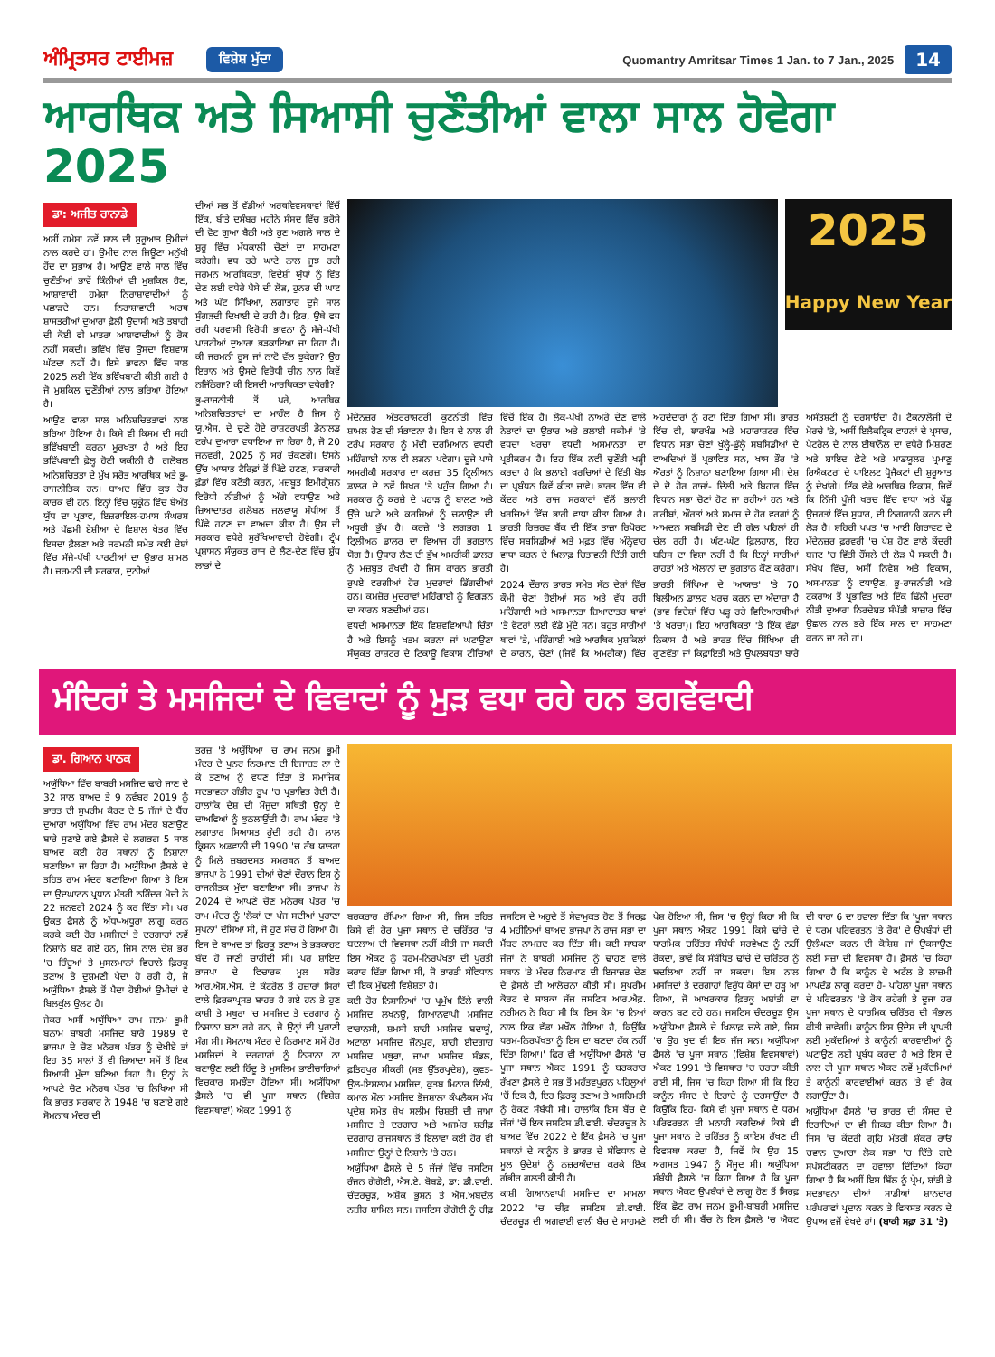ਅੰਮ੍ਰਿਤਸਰ ਟਾਈਮਜ਼
ਵਿਸ਼ੇਸ਼ ਮੁੱਦਾ Quomantry Amritsar Times 1 Jan. to 7 Jan., 2025 14
ਆਰਥਿਕ ਅਤੇ ਸਿਆਸੀ ਚੁਣੌਤੀਆਂ ਵਾਲਾ ਸਾਲ ਹੋਵੇਗਾ 2025
ਡਾ: ਅਜੀਤ ਰਾਨਾਡੇ
ਅਸੀਂ ਹਮੇਸ਼ਾ ਨਵੇਂ ਸਾਲ ਦੀ ਸ਼ੁਰੂਆਤ ਉਮੀਦਾਂ ਨਾਲ ਕਰਦੇ ਹਾਂ। ਉਮੀਦ ਨਾਲ ਜਿਊਣਾ ਮਨੁੱਖੀ ਹੋਂਦ ਦਾ ਸੁਭਾਅ ਹੈ। ਆਉਣ ਵਾਲੇ ਸਾਲ ਵਿੱਚ ਚੁਣੌਤੀਆਂ ਭਾਵੇਂ ਕਿੰਨੀਆਂ ਵੀ ਮੁਸ਼ਕਿਲ ਹੋਣ, ਆਸ਼ਾਵਾਦੀ ਹਮੇਸ਼ਾ ਨਿਰਾਸ਼ਾਵਾਦੀਆਂ ਨੂੰ ਪਛਾੜਦੇ ਹਨ। ਨਿਰਾਸ਼ਾਵਾਦੀ ਅਰਥ ਸ਼ਾਸਤਰੀਆਂ ਦੁਆਰਾ ਫ਼ੈਲੀ ਉਦਾਸੀ ਅਤੇ ਤਬਾਹੀ ਦੀ ਕੋਈ ਵੀ ਮਾਤਰਾ ਆਸ਼ਾਵਾਦੀਆਂ ਨੂੰ ਰੋਕ ਨਹੀਂ ਸਕਦੀ। ਭਵਿੱਖ ਵਿੱਚ ਉਸਦਾ ਵਿਸ਼ਵਾਸ ਘੱਟਦਾ ਨਹੀਂ ਹੈ। ਇਸੇ ਭਾਵਨਾ ਵਿੱਚ ਸਾਲ 2025 ਲਈ ਇੱਕ ਭਵਿੱਖਬਾਣੀ ਕੀਤੀ ਗਈ ਹੈ ਜੋ ਮੁਸ਼ਕਿਲ ਚੁਣੌਤੀਆਂ ਨਾਲ ਭਰਿਆ ਹੋਇਆ ਹੈ।
ਆਉਣ ਵਾਲਾ ਸਾਲ ਅਨਿਸ਼ਚਿਤਤਾਵਾਂ ਨਾਲ ਭਰਿਆ ਹੋਇਆ ਹੈ। ਕਿਸੇ ਵੀ ਕਿਸਮ ਦੀ ਸਹੀ ਭਵਿੱਖਬਾਣੀ ਕਰਨਾ ਮੂਰਖਤਾ ਹੈ ਅਤੇ ਇਹ ਭਵਿੱਖਬਾਣੀ ਫ਼ੇਲ੍ਹ ਹੋਣੀ ਯਕੀਨੀ ਹੈ। ਗਲੋਬਲ ਅਨਿਸ਼ਚਿਤਤਾ ਦੇ ਮੁੱਖ ਸਰੋਤ ਆਰਥਿਕ ਅਤੇ ਭੂ-ਰਾਜਨੀਤਿਕ ਹਨ। ਬਾਅਦ ਵਿੱਚ ਕੁਝ ਹੋਰ ਕਾਰਕ ਵੀ ਹਨ. ਇਨ੍ਹਾਂ ਵਿੱਚ ਯੂਕ੍ਰੇਨ ਵਿੱਚ ਬੇਅੰਤ ਯੁੱਧ ਦਾ ਪ੍ਰਭਾਵ, ਇਜ਼ਰਾਇਲ-ਹਮਾਸ ਸੰਘਰਸ਼ ਅਤੇ ਪੱਛਮੀ ਏਸ਼ੀਆ ਦੇ ਵਿਸ਼ਾਲ ਖੇਤਰ ਵਿੱਚ ਇਸਦਾ ਫ਼ੈਲਣਾ ਅਤੇ ਜਰਮਨੀ ਸਮੇਤ ਕਈ ਦੇਸ਼ਾਂ ਵਿੱਚ ਸੱਜੇ-ਪੱਖੀ ਪਾਰਟੀਆਂ ਦਾ ਉਭਾਰ ਸ਼ਾਮਲ ਹੈ। ਜਰਮਨੀ ਦੀ ਸਰਕਾਰ, ਦੁਨੀਆਂ
ਦੀਆਂ ਸਭ ਤੋਂ ਵੱਡੀਆਂ ਅਰਥਵਿਵਸਥਾਵਾਂ ਵਿੱਚੋਂ ਇੱਕ, ਬੀਤੇ ਦਸੰਬਰ ਮਹੀਨੇ ਸੰਸਦ ਵਿੱਚ ਭਰੋਸੇ ਦੀ ਵੋਟ ਗੁਆ ਬੈਠੀ ਅਤੇ ਹੁਣ ਅਗਲੇ ਸਾਲ ਦੇ ਸ਼ੁਰੂ ਵਿੱਚ ਮੱਧਕਾਲੀ ਚੋਣਾਂ ਦਾ ਸਾਹਮਣਾ ਕਰੇਗੀ। ਵਧ ਰਹੇ ਘਾਟੇ ਨਾਲ ਜੂਝ ਰਹੀ ਜਰਮਨ ਆਰਥਿਕਤਾ, ਵਿਦੇਸ਼ੀ ਯੁੱਧਾਂ ਨੂੰ ਵਿੱਤ ਦੇਣ ਲਈ ਵਧੇਰੇ ਪੈਸੇ ਦੀ ਲੋੜ, ਹੁਨਰ ਦੀ ਘਾਟ ਅਤੇ ਘੱਟ ਸਿੱਖਿਆ, ਲਗਾਤਾਰ ਦੂਜੇ ਸਾਲ ਸੁੰਗੜਦੀ ਦਿਖਾਈ ਦੇ ਰਹੀ ਹੈ। ਫ਼ਿਰ, ਉਥੇ ਵਧ ਰਹੀ ਪਰਵਾਸੀ ਵਿਰੋਧੀ ਭਾਵਨਾ ਨੂੰ ਸੱਜੇ-ਪੱਖੀ ਪਾਰਟੀਆਂ ਦੁਆਰਾ ਭੜਕਾਇਆ ਜਾ ਰਿਹਾ ਹੈ। ਕੀ ਜਰਮਨੀ ਰੂਸ ਜਾਂ ਨਾਟੋ ਵੱਲ ਝੁਕੇਗਾ? ਉਹ ਇਰਾਨ ਅਤੇ ਉਸਦੇ ਵਿਰੋਧੀ ਚੀਨ ਨਾਲ ਕਿਵੇਂ ਨਜਿੱਠੇਗਾ? ਕੀ ਇਸਦੀ ਆਰਥਿਕਤਾ ਵਧੇਗੀ?
ਭੂ-ਰਾਜਨੀਤੀ ਤੋਂ ਪਰੇ, ਆਰਥਿਕ ਅਨਿਸ਼ਚਿਤਤਾਵਾਂ ਦਾ ਮਾਹੌਲ ਹੈ ਜਿਸ ਨੂੰ ਯੂ.ਐਸ. ਦੇ ਚੁਣੇ ਹੋਏ ਰਾਸ਼ਟਰਪਤੀ ਡੋਨਾਲਡ ਟਰੰਪ ਦੁਆਰਾ ਵਧਾਇਆ ਜਾ ਰਿਹਾ ਹੈ, ਜੋ 20 ਜਨਵਰੀ, 2025 ਨੂੰ ਸਹੁੰ ਚੁੱਕਣਗੇ। ਉਸਨੇ ਉੱਚ ਆਯਾਤ ਟੈਰਿਫ਼ਾਂ ਤੋਂ ਪਿੱਛੇ ਹਟਣ, ਸਰਕਾਰੀ ਫ਼ੰਡਾਂ ਵਿੱਚ ਕਟੌਤੀ ਕਰਨ, ਮਜ਼ਬੂਤ ਇਮੀਗ੍ਰੇਸ਼ਨ ਵਿਰੋਧੀ ਨੀਤੀਆਂ ਨੂੰ ਅੱਗੇ ਵਧਾਉਣ ਅਤੇ ਜ਼ਿਆਦਾਤਰ ਗਲੋਬਲ ਜਲਵਾਯੂ ਸੰਧੀਆਂ ਤੋਂ ਪਿੱਛੇ ਹਟਣ ਦਾ ਵਾਅਦਾ ਕੀਤਾ ਹੈ। ਉਸ ਦੀ ਸਰਕਾਰ ਵਧੇਰੇ ਸੁਰੱਖਿਆਵਾਦੀ ਹੋਵੇਗੀ। ਟ੍ਰੰਪ ਪ੍ਰਸ਼ਾਸਨ ਸੰਯੁਕਤ ਰਾਜ ਦੇ ਲੈਣ-ਦੇਣ ਵਿੱਚ ਸ਼ੁੱਧ ਲਾਭਾਂ ਦੇ
2025
Happy New Year
ਮੱਦੇਨਜ਼ਰ ਅੰਤਰਰਾਸ਼ਟਰੀ ਕੂਟਨੀਤੀ ਵਿੱਚ ਸ਼ਾਮਲ ਹੋਣ ਦੀ ਸੰਭਾਵਨਾ ਹੈ। ਇਸ ਦੇ ਨਾਲ ਹੀ ਟਰੰਪ ਸਰਕਾਰ ਨੂੰ ਮੰਦੀ ਦਰਮਿਆਨ ਵਧਦੀ ਮਹਿੰਗਾਈ ਨਾਲ ਵੀ ਲੜਨਾ ਪਵੇਗਾ। ਦੂਜੇ ਪਾਸੇ ਅਮਰੀਕੀ ਸਰਕਾਰ ਦਾ ਕਰਜ਼ਾ 35 ਟ੍ਰਿਲੀਅਨ ਡਾਲਰ ਦੇ ਨਵੇਂ ਸਿਖਰ 'ਤੇ ਪਹੁੰਚ ਗਿਆ ਹੈ। ਸਰਕਾਰ ਨੂੰ ਕਰਜ਼ੇ ਦੇ ਪਹਾੜ ਨੂੰ ਬਾਲਣ ਅਤੇ ਉੱਚੇ ਘਾਟੇ ਅਤੇ ਕਰਜ਼ਿਆਂ ਨੂੰ ਚਲਾਉਣ ਦੀ ਅਧੂਰੀ ਭੁੱਖ ਹੈ। ਕਰਜ਼ੇ 'ਤੇ ਲਗਭਗ 1 ਟ੍ਰਿਲੀਅਨ ਡਾਲਰ ਦਾ ਵਿਆਜ ਹੀ ਭੁਗਤਾਨ ਯੋਗ ਹੈ। ਉਧਾਰ ਲੈਣ ਦੀ ਭੁੱਖ ਅਮਰੀਕੀ ਡਾਲਰ ਨੂੰ ਮਜ਼ਬੂਤ ਰੱਖਦੀ ਹੈ ਜਿਸ ਕਾਰਨ ਭਾਰਤੀ ਰੁਪਏ ਵਰਗੀਆਂ ਹੋਰ ਮੁਦਰਾਵਾਂ ਡਿੱਗਦੀਆਂ ਹਨ। ਕਮਜ਼ੋਰ ਮੁਦਰਾਵਾਂ ਮਹਿੰਗਾਈ ਨੂੰ ਵਿਗੜਨ ਦਾ ਕਾਰਨ ਬਣਦੀਆਂ ਹਨ।
ਵਧਦੀ ਅਸਮਾਨਤਾ ਇੱਕ ਵਿਸ਼ਵਵਿਆਪੀ ਚਿੰਤਾ ਹੈ ਅਤੇ ਇਸਨੂੰ ਖਤਮ ਕਰਨਾ ਜਾਂ ਘਟਾਉਣਾ ਸੰਯੁਕਤ ਰਾਸ਼ਟਰ ਦੇ ਟਿਕਾਊ ਵਿਕਾਸ ਟੀਚਿਆਂ ਵਿੱਚੋਂ ਇੱਕ ਹੈ। ਲੋਕ-ਪੱਖੀ ਨਾਅਰੇ ਦੇਣ ਵਾਲੇ ਨੇਤਾਵਾਂ ਦਾ ਉਭਾਰ ਅਤੇ ਭਲਾਈ ਸਕੀਮਾਂ 'ਤੇ ਵਧਦਾ ਖਰਚਾ ਵਧਦੀ ਅਸਮਾਨਤਾ ਦਾ ਪ੍ਰਤੀਕਰਮ ਹੈ। ਇਹ ਇੱਕ ਨਵੀਂ ਚੁਣੌਤੀ ਖੜ੍ਹੀ ਕਰਦਾ ਹੈ ਕਿ ਭਲਾਈ ਖਰਚਿਆਂ ਦੇ ਵਿੱਤੀ ਬੋਝ ਦਾ ਪ੍ਰਬੰਧਨ ਕਿਵੇਂ ਕੀਤਾ ਜਾਵੇ। ਭਾਰਤ ਵਿੱਚ ਵੀ ਕੇਂਦਰ ਅਤੇ ਰਾਜ ਸਰਕਾਰਾਂ ਵੱਲੋਂ ਭਲਾਈ ਖਰਚਿਆਂ ਵਿੱਚ ਭਾਰੀ ਵਾਧਾ ਕੀਤਾ ਗਿਆ ਹੈ। ਭਾਰਤੀ ਰਿਜ਼ਰਵ ਬੈਂਕ ਦੀ ਇੱਕ ਤਾਜ਼ਾ ਰਿਪੋਰਟ ਵਿੱਚ ਸਬਸਿਡੀਆਂ ਅਤੇ ਮੁਫ਼ਤ ਵਿੱਚ ਅੰਨ੍ਹੇਵਾਹ ਵਾਧਾ ਕਰਨ ਦੇ ਖਿਲਾਫ਼ ਚਿਤਾਵਨੀ ਦਿੱਤੀ ਗਈ ਹੈ।
2024 ਦੌਰਾਨ ਭਾਰਤ ਸਮੇਤ ਸੱਠ ਦੇਸ਼ਾਂ ਵਿੱਚ ਕੌਮੀ ਚੋਣਾਂ ਹੋਈਆਂ ਸਨ ਅਤੇ ਵੱਧ ਰਹੀ ਮਹਿੰਗਾਈ ਅਤੇ ਅਸਮਾਨਤਾ ਜ਼ਿਆਦਾਤਰ ਥਾਵਾਂ 'ਤੇ ਵੋਟਰਾਂ ਲਈ ਵੱਡੇ ਮੁੱਦੇ ਸਨ। ਬਹੁਤ ਸਾਰੀਆਂ ਥਾਵਾਂ 'ਤੇ, ਮਹਿੰਗਾਈ ਅਤੇ ਆਰਥਿਕ ਮੁਸ਼ਕਿਲਾਂ ਦੇ ਕਾਰਨ, ਚੋਣਾਂ (ਜਿਵੇਂ ਕਿ ਅਮਰੀਕਾ) ਵਿੱਚ ਅਹੁਦੇਦਾਰਾਂ ਨੂੰ ਹਟਾ ਦਿੱਤਾ ਗਿਆ ਸੀ। ਭਾਰਤ ਵਿੱਚ ਵੀ, ਝਾਰਖੰਡ ਅਤੇ ਮਹਾਰਾਸ਼ਟਰ ਵਿੱਚ ਵਿਧਾਨ ਸਭਾ ਚੋਣਾਂ ਖੁੱਲ੍ਹੇ-ਡੁੱਲ੍ਹੇ ਸਬਸਿਡੀਆਂ ਦੇ ਵਾਅਦਿਆਂ ਤੋਂ ਪ੍ਰਭਾਵਿਤ ਸਨ, ਖਾਸ ਤੌਰ 'ਤੇ ਔਰਤਾਂ ਨੂੰ ਨਿਸ਼ਾਨਾ ਬਣਾਇਆ ਗਿਆ ਸੀ। ਦੇਸ਼ ਦੇ ਦੋ ਹੋਰ ਰਾਜਾਂ- ਦਿੱਲੀ ਅਤੇ ਬਿਹਾਰ ਵਿੱਚ ਵਿਧਾਨ ਸਭਾ ਚੋਣਾਂ ਹੋਣ ਜਾ ਰਹੀਆਂ ਹਨ ਅਤੇ ਗਰੀਬਾਂ, ਔਰਤਾਂ ਅਤੇ ਸਮਾਜ ਦੇ ਹੋਰ ਵਰਗਾਂ ਨੂੰ ਆਮਦਨ ਸਬਸਿਡੀ ਦੇਣ ਦੀ ਗੱਲ ਪਹਿਲਾਂ ਹੀ ਚੱਲ ਰਹੀ ਹੈ। ਘੱਟ-ਘੱਟ ਫ਼ਿਲਹਾਲ, ਇਹ ਬਹਿਸ ਦਾ ਵਿਸ਼ਾ ਨਹੀਂ ਹੈ ਕਿ ਇਨ੍ਹਾਂ ਸਾਰੀਆਂ ਰਾਹਤਾਂ ਅਤੇ ਐਲਾਨਾਂ ਦਾ ਭੁਗਤਾਨ ਕੌਣ ਕਰੇਗਾ।
ਭਾਰਤੀ ਸਿੱਖਿਆ ਦੇ 'ਆਯਾਤ' 'ਤੇ 70 ਬਿਲੀਅਨ ਡਾਲਰ ਖਰਚ ਕਰਨ ਦਾ ਅੰਦਾਜ਼ਾ ਹੈ (ਭਾਵ ਵਿਦੇਸ਼ਾਂ ਵਿੱਚ ਪੜ੍ਹ ਰਹੇ ਵਿਦਿਆਰਥੀਆਂ 'ਤੇ ਖਰਚਾ)। ਇਹ ਆਰਥਿਕਤਾ 'ਤੇ ਇੱਕ ਵੱਡਾ ਨਿਕਾਸ ਹੈ ਅਤੇ ਭਾਰਤ ਵਿੱਚ ਸਿੱਖਿਆ ਦੀ ਗੁਣਵੱਤਾ ਜਾਂ ਕਿਫ਼ਾਇਤੀ ਅਤੇ ਉਪਲਬਧਤਾ ਬਾਰੇ ਅਸੰਤੁਸ਼ਟੀ ਨੂੰ ਦਰਸਾਉਂਦਾ ਹੈ। ਟੈਕਨਾਲੋਜੀ ਦੇ ਮੋਰਚੇ 'ਤੇ, ਅਸੀਂ ਇਲੈਕਟ੍ਰਿਕ ਵਾਹਨਾਂ ਦੇ ਪ੍ਰਸਾਰ, ਪੈਟਰੋਲ ਦੇ ਨਾਲ ਈਥਾਨੌਲ ਦਾ ਵਧੇਰੇ ਮਿਸ਼ਰਣ ਅਤੇ ਸ਼ਾਇਦ ਛੋਟੇ ਅਤੇ ਮਾਡਯੂਲਰ ਪ੍ਰਮਾਣੂ ਰਿਐਕਟਰਾਂ ਦੇ ਪਾਇਲਟ ਪ੍ਰੋਜੈਕਟਾਂ ਦੀ ਸ਼ੁਰੂਆਤ ਨੂੰ ਦੇਖਾਂਗੇ। ਇੱਕ ਵੱਡੇ ਆਰਥਿਕ ਵਿਕਾਸ, ਜਿਵੇਂ ਕਿ ਨਿੱਜੀ ਪੂੰਜੀ ਖਰਚ ਵਿੱਚ ਵਾਧਾ ਅਤੇ ਪੇਂਡੂ ਉਜਰਤਾਂ ਵਿੱਚ ਸੁਧਾਰ, ਦੀ ਨਿਗਰਾਨੀ ਕਰਨ ਦੀ ਲੋੜ ਹੈ। ਸ਼ਹਿਰੀ ਖਪਤ 'ਚ ਆਈ ਗਿਰਾਵਟ ਦੇ ਮੱਦੇਨਜ਼ਰ ਫ਼ਰਵਰੀ 'ਚ ਪੇਸ਼ ਹੋਣ ਵਾਲੇ ਕੇਂਦਰੀ ਬਜਟ 'ਚ ਵਿੱਤੀ ਹੌਂਸਲੇ ਦੀ ਲੋੜ ਪੈ ਸਕਦੀ ਹੈ। ਸੰਖੇਪ ਵਿੱਚ, ਅਸੀਂ ਨਿਵੇਸ਼ ਅਤੇ ਵਿਕਾਸ, ਅਸਮਾਨਤਾ ਨੂੰ ਵਧਾਉਣ, ਭੂ-ਰਾਜਨੀਤੀ ਅਤੇ ਟਕਰਾਅ ਤੋਂ ਪ੍ਰਭਾਵਿਤ ਅਤੇ ਇੱਕ ਢਿੱਲੀ ਮੁਦਰਾ ਨੀਤੀ ਦੁਆਰਾ ਨਿਰਦੇਸ਼ਤ ਸੰਪੱਤੀ ਬਾਜ਼ਾਰ ਵਿੱਚ ਉਛਾਲ ਨਾਲ ਭਰੇ ਇੱਕ ਸਾਲ ਦਾ ਸਾਹਮਣਾ ਕਰਨ ਜਾ ਰਹੇ ਹਾਂ।
ਮੰਦਿਰਾਂ ਤੇ ਮਸਜਿਦਾਂ ਦੇ ਵਿਵਾਦਾਂ ਨੂੰ ਮੁੜ ਵਧਾ ਰਹੇ ਹਨ ਭਗਵੇਂਵਾਦੀ
ਡਾ. ਗਿਆਨ ਪਾਠਕ
ਅਯੁੱਧਿਆ ਵਿੱਚ ਬਾਬਰੀ ਮਸਜਿਦ ਢਾਹੇ ਜਾਣ ਦੇ 32 ਸਾਲ ਬਾਅਦ ਤੇ 9 ਨਵੰਬਰ 2019 ਨੂੰ ਭਾਰਤ ਦੀ ਸੁਪਰੀਮ ਕੋਰਟ ਦੇ 5 ਜੱਜਾਂ ਦੇ ਬੈਂਚ ਦੁਆਰਾ ਅਯੁੱਧਿਆ ਵਿੱਚ ਰਾਮ ਮੰਦਰ ਬਣਾਉਣ ਬਾਰੇ ਸੁਣਾਏ ਗਏ ਫ਼ੈਸਲੇ ਦੇ ਲਗਭਗ 5 ਸਾਲ ਬਾਅਦ ਕਈ ਹੋਰ ਸਥਾਨਾਂ ਨੂੰ ਨਿਸ਼ਾਨਾ ਬਣਾਇਆ ਜਾ ਰਿਹਾ ਹੈ। ਅਯੁੱਧਿਆ ਫ਼ੈਸਲੇ ਦੇ ਤਹਿਤ ਰਾਮ ਮੰਦਰ ਬਣਾਇਆ ਗਿਆ ਤੇ ਇਸ ਦਾ ਉਦਘਾਟਨ ਪ੍ਰਧਾਨ ਮੰਤਰੀ ਨਰਿੰਦਰ ਮੋਦੀ ਨੇ 22 ਜਨਵਰੀ 2024 ਨੂੰ ਕਰ ਦਿੱਤਾ ਸੀ। ਪਰ ਉਕਤ ਫ਼ੈਸਲੇ ਨੂੰ ਅੱਧਾ-ਅਧੂਰਾ ਲਾਗੂ ਕਰਨ ਕਰਕੇ ਕਈ ਹੋਰ ਮਸਜਿਦਾਂ ਤੇ ਦਰਗਾਹਾਂ ਨਵੇਂ ਨਿਸ਼ਾਨੇ ਬਣ ਗਏ ਹਨ, ਜਿਸ ਨਾਲ ਦੇਸ਼ ਭਰ 'ਚ ਹਿੰਦੂਆਂ ਤੇ ਮੁਸਲਮਾਨਾਂ ਵਿਚਾਲੇ ਫ਼ਿਰਕੂ ਤਣਾਅ ਤੇ ਦੁਸ਼ਮਣੀ ਪੈਦਾ ਹੋ ਰਹੀ ਹੈ, ਜੋ ਅਯੁੱਧਿਆ ਫ਼ੈਸਲੇ ਤੋਂ ਪੈਦਾ ਹੋਈਆਂ ਉਮੀਦਾਂ ਦੇ ਬਿਲਕੁੱਲ ਉਲਟ ਹੈ।
ਜੇਕਰ ਅਸੀਂ ਅਯੁੱਧਿਆ ਰਾਮ ਜਨਮ ਭੂਮੀ ਬਨਾਮ ਬਾਬਰੀ ਮਸਜਿਦ ਬਾਰੇ 1989 ਦੇ ਭਾਜਪਾ ਦੇ ਚੋਣ ਮਨੋਰਥ ਪੱਤਰ ਨੂੰ ਦੇਖੀਏ ਤਾਂ ਇਹ 35 ਸਾਲਾਂ ਤੋਂ ਵੀ ਜ਼ਿਆਦਾ ਸਮੇਂ ਤੋਂ ਇਕ ਸਿਆਸੀ ਮੁੱਦਾ ਬਣਿਆ ਰਿਹਾ ਹੈ। ਉਨ੍ਹਾਂ ਨੇ ਆਪਣੇ ਚੋਣ ਮਨੋਰਥ ਪੱਤਰ 'ਚ ਲਿਖਿਆ ਸੀ ਕਿ ਭਾਰਤ ਸਰਕਾਰ ਨੇ 1948 'ਚ ਬਣਾਏ ਗਏ ਸੋਮਨਾਥ ਮੰਦਰ ਦੀ
ਤਰਜ਼ 'ਤੇ ਅਯੁੱਧਿਆ 'ਚ ਰਾਮ ਜਨਮ ਭੂਮੀ ਮੰਦਰ ਦੇ ਪੁਨਰ ਨਿਰਮਾਣ ਦੀ ਇਜਾਜ਼ਤ ਨਾ ਦੇ ਕੇ ਤਣਾਅ ਨੂੰ ਵਧਣ ਦਿੱਤਾ ਤੇ ਸਮਾਜਿਕ ਸਦਭਾਵਨਾ ਗੰਭੀਰ ਰੂਪ 'ਚ ਪ੍ਰਭਾਵਿਤ ਹੋਈ ਹੈ। ਹਾਲਾਂਕਿ ਦੇਸ਼ ਦੀ ਮੌਜੂਦਾ ਸਥਿਤੀ ਉਨ੍ਹਾਂ ਦੇ ਦਾਅਵਿਆਂ ਨੂੰ ਝੁਠਲਾਉਂਦੀ ਹੈ। ਰਾਮ ਮੰਦਰ 'ਤੇ ਲਗਾਤਾਰ ਸਿਆਸਤ ਹੁੰਦੀ ਰਹੀ ਹੈ। ਲਾਲ ਕ੍ਰਿਸ਼ਨ ਅਡਵਾਨੀ ਦੀ 1990 'ਚ ਰੱਥ ਯਾਤਰਾ ਨੂੰ ਮਿਲੇ ਜ਼ਬਰਦਸਤ ਸਮਰਥਨ ਤੋਂ ਬਾਅਦ ਭਾਜਪਾ ਨੇ 1991 ਦੀਆਂ ਚੋਣਾਂ ਦੌਰਾਨ ਇਸ ਨੂੰ ਰਾਜਨੀਤਕ ਮੁੱਦਾ ਬਣਾਇਆ ਸੀ। ਭਾਜਪਾ ਨੇ 2024 ਦੇ ਆਪਣੇ ਚੋਣ ਮਨੋਰਥ ਪੱਤਰ 'ਚ ਰਾਮ ਮੰਦਰ ਨੂੰ 'ਲੋਕਾਂ ਦਾ ਪੰਜ ਸਦੀਆਂ ਪੁਰਾਣਾ ਸੁਪਨਾ' ਦੱਸਿਆ ਸੀ, ਜੋ ਹੁਣ ਸੱਚ ਹੋ ਗਿਆ ਹੈ।
ਇਸ ਦੇ ਬਾਅਦ ਤਾਂ ਫ਼ਿਰਕੂ ਤਣਾਅ ਤੇ ਭੜਕਾਹਟ ਬੰਦ ਹੋ ਜਾਣੀ ਚਾਹੀਦੀ ਸੀ। ਪਰ ਸ਼ਾਇਦ ਭਾਜਪਾ ਦੇ ਵਿਚਾਰਕ ਮੂਲ ਸਰੋਤ ਆਰ.ਐਸ.ਐਸ. ਦੇ ਕੰਟਰੋਲ ਤੋਂ ਹਜ਼ਾਰਾਂ ਸਿਰਾਂ ਵਾਲੇ ਫ਼ਿਰਕਾਪ੍ਰਸਤ ਬਾਹਰ ਹੋ ਗਏ ਹਨ ਤੇ ਹੁਣ ਕਾਸ਼ੀ ਤੇ ਮਥੁਰਾ 'ਚ ਮਸਜਿਦ ਤੇ ਦਰਗਾਹ ਨੂੰ ਨਿਸ਼ਾਨਾ ਬਣਾ ਰਹੇ ਹਨ, ਜੋ ਉਨ੍ਹਾਂ ਦੀ ਪੁਰਾਣੀ ਮੰਗ ਸੀ। ਸੋਮਨਾਥ ਮੰਦਰ ਦੇ ਨਿਰਮਾਣ ਸਮੇਂ ਹੋਰ ਮਸਜਿਦਾਂ ਤੇ ਦਰਗਾਹਾਂ ਨੂੰ ਨਿਸ਼ਾਨਾ ਨਾ ਬਣਾਉਣ ਲਈ ਹਿੰਦੂ ਤੇ ਮੁਸਲਿਮ ਭਾਈਚਾਰਿਆਂ ਵਿਚਕਾਰ ਸਮਝੌਤਾ ਹੋਇਆ ਸੀ। ਅਯੁੱਧਿਆ ਫ਼ੈਸਲੇ 'ਚ ਵੀ ਪੂਜਾ ਸਥਾਨ (ਵਿਸ਼ੇਸ਼ ਵਿਵਸਥਾਵਾਂ) ਐਕਟ 1991 ਨੂੰ
ਬਰਕਰਾਰ ਰੱਖਿਆ ਗਿਆ ਸੀ, ਜਿਸ ਤਹਿਤ ਕਿਸੇ ਵੀ ਹੋਰ ਪੂਜਾ ਸਥਾਨ ਦੇ ਚਰਿੱਤਰ 'ਚ ਬਦਲਾਅ ਦੀ ਵਿਵਸਥਾ ਨਹੀਂ ਕੀਤੀ ਜਾ ਸਕਦੀ ਇਸ ਐਕਟ ਨੂੰ ਧਰਮ-ਨਿਰਪੱਖਤਾ ਦੀ ਪੂਰਤੀ ਕਰਾਰ ਦਿੱਤਾ ਗਿਆ ਸੀ, ਜੋ ਭਾਰਤੀ ਸੰਵਿਧਾਨ ਦੀ ਇਕ ਮੁੱਢਲੀ ਵਿਸ਼ੇਸ਼ਤਾ ਹੈ।
ਕਈ ਹੋਰ ਨਿਸ਼ਾਨਿਆਂ 'ਚ ਪ੍ਰਮੁੱਖ ਟਿੱਲੇ ਵਾਲੀ ਮਸਜਿਦ ਲਖਨਊ, ਗਿਆਨਵਾਪੀ ਮਸਜਿਦ ਵਾਰਾਨਸੀ, ਸ਼ਮਸੀ ਸ਼ਾਹੀ ਮਸਜਿਦ ਬਦਾਯੂੰ, ਅਟਾਲਾ ਮਸਜਿਦ ਜੌਨਪੁਰ, ਸ਼ਾਹੀ ਈਦਗਾਹ ਮਸਜਿਦ ਮਥੁਰਾ, ਜਾਮਾ ਮਸਜਿਦ ਸੰਭਲ, ਫ਼ਤਿਹਪੁਰ ਸੀਕਰੀ (ਸਭ ਉੱਤਰਪ੍ਰਦੇਸ਼), ਕੁਵਤ-ਉਲ-ਇਸਲਾਮ ਮਸਜਿਦ, ਕੁਤਬ ਮਿਨਾਰ ਦਿੱਲੀ, ਕਮਾਲ ਮੌਲਾ ਮਸਜਿਦ ਭੋਜਸ਼ਾਲਾ ਕੰਪਲੈਕਸ ਮੱਧ ਪ੍ਰਦੇਸ਼ ਸਮੇਤ ਸ਼ੇਖ ਸਲੀਮ ਚਿਸ਼ਤੀ ਦੀ ਜਾਮਾ ਮਸਜਿਦ ਤੇ ਦਰਗਾਹ ਅਤੇ ਅਜਮੇਰ ਸ਼ਰੀਫ਼ ਦਰਗਾਹ ਰਾਜਸਥਾਨ ਤੋਂ ਇਲਾਵਾ ਕਈ ਹੋਰ ਵੀ ਮਸਜਿਦਾਂ ਉਨ੍ਹਾਂ ਦੇ ਨਿਸ਼ਾਨੇ 'ਤੇ ਹਨ।
ਅਯੁੱਧਿਆ ਫ਼ੈਸਲੇ ਦੇ 5 ਜੱਜਾਂ ਵਿੱਚ ਜਸਟਿਸ ਰੰਜਨ ਗੋਗੋਈ, ਐਸ.ਏ. ਬੋਬਡੇ, ਡਾ: ਡੀ.ਵਾਈ. ਚੰਦਰਚੂੜ, ਅਸ਼ੋਕ ਭੂਸ਼ਨ ਤੇ ਐਸ.ਅਬਦੁੱਲ ਨਜ਼ੀਰ ਸ਼ਾਮਿਲ ਸਨ। ਜਸਟਿਸ ਗੋਗੋਈ ਨੂੰ ਚੀਫ਼ ਜਸਟਿਸ ਦੇ ਅਹੁਦੇ ਤੋਂ ਸੇਵਾਮੁਕਤ ਹੋਣ ਤੋਂ ਸਿਰਫ਼ 4 ਮਹੀਨਿਆਂ ਬਾਅਦ ਭਾਜਪਾ ਨੇ ਰਾਜ ਸਭਾ ਦਾ ਮੈਂਬਰ ਨਾਮਜ਼ਦ ਕਰ ਦਿੱਤਾ ਸੀ। ਕਈ ਸਾਬਕਾ ਜੱਜਾਂ ਨੇ ਬਾਬਰੀ ਮਸਜਿਦ ਨੂੰ ਢਾਹੁਣ ਵਾਲੇ ਸਥਾਨ 'ਤੇ ਮੰਦਰ ਨਿਰਮਾਣ ਦੀ ਇਜਾਜ਼ਤ ਦੇਣ ਦੇ ਫ਼ੈਸਲੇ ਦੀ ਆਲੋਚਨਾ ਕੀਤੀ ਸੀ। ਸੁਪਰੀਮ ਕੋਰਟ ਦੇ ਸਾਬਕਾ ਜੱਜ ਜਸਟਿਸ ਆਰ.ਐਫ਼. ਨਰੀਮਨ ਨੇ ਕਿਹਾ ਸੀ ਕਿ 'ਇਸ ਕੇਸ 'ਚ ਨਿਆਂ ਨਾਲ ਇਕ ਵੱਡਾ ਮਖੌਲ ਹੋਇਆ ਹੈ, ਕਿਉਂਕਿ ਧਰਮ-ਨਿਰਪੱਖਤਾ ਨੂੰ ਇਸ ਦਾ ਬਣਦਾ ਹੱਕ ਨਹੀਂ ਦਿੱਤਾ ਗਿਆ।' ਫ਼ਿਰ ਵੀ ਅਯੁੱਧਿਆ ਫ਼ੈਸਲੇ 'ਚ ਪੂਜਾ ਸਥਾਨ ਐਕਟ 1991 ਨੂੰ ਬਰਕਰਾਰ ਰੱਖਣਾ ਫ਼ੈਸਲੇ ਦੇ ਸਭ ਤੋਂ ਮਹੱਤਵਪੂਰਨ ਪਹਿਲੂਆਂ 'ਚੋਂ ਇਕ ਹੈ, ਇਹ ਫ਼ਿਰਕੂ ਤਣਾਅ ਤੇ ਅਸਹਿਮਤੀ ਨੂੰ ਰੋਕਣ ਸੰਬੰਧੀ ਸੀ। ਹਾਲਾਂਕਿ ਇਸ ਬੈਂਚ ਦੇ ਜੱਜਾਂ 'ਚੋਂ ਇਕ ਜਸਟਿਸ ਡੀ.ਵਾਈ. ਚੰਦਰਚੂੜ ਨੇ ਬਾਅਦ ਵਿੱਚ 2022 ਦੇ ਇੱਕ ਫ਼ੈਸਲੇ 'ਚ ਪੂਜਾ ਸਥਾਨਾਂ ਦੇ ਕਾਨੂੰਨ ਤੇ ਭਾਰਤ ਦੇ ਸੰਵਿਧਾਨ ਦੇ ਮੂਲ ਉਦੇਸ਼ਾਂ ਨੂੰ ਨਜ਼ਰਅੰਦਾਜ਼ ਕਰਕੇ ਇੱਕ ਗੰਭੀਰ ਗਲਤੀ ਕੀਤੀ ਹੈ।
ਕਾਸ਼ੀ ਗਿਆਨਵਾਪੀ ਮਸਜਿਦ ਦਾ ਮਾਮਲਾ 2022 'ਚ ਚੀਫ਼ ਜਸਟਿਸ ਡੀ.ਵਾਈ. ਚੰਦਰਚੂੜ ਦੀ ਅਗਵਾਈ ਵਾਲੀ ਬੈਂਚ ਦੇ ਸਾਹਮਣੇ ਪੇਸ਼ ਹੋਇਆ ਸੀ, ਜਿਸ 'ਚ ਉਨ੍ਹਾਂ ਕਿਹਾ ਸੀ ਕਿ ਪੂਜਾ ਸਥਾਨ ਐਕਟ 1991 ਕਿਸੇ ਢਾਂਚੇ ਦੇ ਧਾਰਮਿਕ ਚਰਿੱਤਰ ਸੰਬੰਧੀ ਸਰਵੇਖਣ ਨੂੰ ਨਹੀਂ ਰੋਕਦਾ, ਭਾਵੇਂ ਕਿ ਸੰਬੰਧਿਤ ਢਾਂਚੇ ਦੇ ਚਰਿੱਤਰ ਨੂੰ ਬਦਲਿਆ ਨਹੀਂ ਜਾ ਸਕਦਾ। ਇਸ ਨਾਲ ਮਸਜਿਦਾਂ ਤੇ ਦਰਗਾਹਾਂ ਵਿਰੁੱਧ ਕੇਸਾਂ ਦਾ ਹੜ੍ਹ ਆ ਗਿਆ, ਜੋ ਆਖਰਕਾਰ ਫ਼ਿਰਕੂ ਅਸ਼ਾਂਤੀ ਦਾ ਕਾਰਨ ਬਣ ਰਹੇ ਹਨ। ਜਸਟਿਸ ਚੰਦਰਚੂੜ ਉਸ ਅਯੁੱਧਿਆ ਫ਼ੈਸਲੇ ਦੇ ਖ਼ਿਲਾਫ਼ ਚਲੇ ਗਏ, ਜਿਸ 'ਚ ਉਹ ਖੁਦ ਵੀ ਇਕ ਜੱਜ ਸਨ। ਅਯੁੱਧਿਆ ਫ਼ੈਸਲੇ 'ਚ ਪੂਜਾ ਸਥਾਨ (ਵਿਸ਼ੇਸ਼ ਵਿਵਸਥਾਵਾਂ) ਐਕਟ 1991 'ਤੇ ਵਿਸਥਾਰ 'ਚ ਚਰਚਾ ਕੀਤੀ ਗਈ ਸੀ, ਜਿਸ 'ਚ ਕਿਹਾ ਗਿਆ ਸੀ ਕਿ ਇਹ ਕਾਨੂੰਨ ਸੰਸਦ ਦੇ ਇਰਾਦੇ ਨੂੰ ਦਰਸਾਉਂਦਾ ਹੈ ਕਿਉਂਕਿ ਇਹ- ਕਿਸੇ ਵੀ ਪੂਜਾ ਸਥਾਨ ਦੇ ਧਰਮ ਪਰਿਵਰਤਨ ਦੀ ਮਨਾਹੀ ਕਰਦਿਆਂ ਕਿਸੇ ਵੀ ਪੂਜਾ ਸਥਾਨ ਦੇ ਚਰਿੱਤਰ ਨੂੰ ਕਾਇਮ ਰੱਖਣ ਦੀ ਵਿਵਸਥਾ ਕਰਦਾ ਹੈ, ਜਿਵੇਂ ਕਿ ਉਹ 15 ਅਗਸਤ 1947 ਨੂੰ ਮੌਜੂਦ ਸੀ। ਅਯੁੱਧਿਆ ਸੰਬੰਧੀ ਫ਼ੈਸਲੇ 'ਚ ਕਿਹਾ ਗਿਆ ਹੈ ਕਿ ਪੂਜਾ ਸਥਾਨ ਐਕਟ ਉਪਬੰਧਾਂ ਦੇ ਲਾਗੂ ਹੋਣ ਤੋਂ ਸਿਰਫ਼ ਇੱਕ ਛੋਟ ਰਾਮ ਜਨਮ ਭੂਮੀ-ਬਾਬਰੀ ਮਸਜਿਦ ਲਈ ਹੀ ਸੀ। ਬੈਂਚ ਨੇ ਇਸ ਫ਼ੈਸਲੇ 'ਚ ਐਕਟ ਦੀ ਧਾਰਾ 6 ਦਾ ਹਵਾਲਾ ਦਿੱਤਾ ਕਿ 'ਪੂਜਾ ਸਥਾਨ ਦੇ ਧਰਮ ਪਰਿਵਰਤਨ 'ਤੇ ਰੋਕ' ਦੇ ਉਪਬੰਧਾਂ ਦੀ ਉਲੰਘਣਾ ਕਰਨ ਦੀ ਕੋਸ਼ਿਸ਼ ਜਾਂ ਉਕਸਾਉਣ ਲਈ ਸਜ਼ਾ ਦੀ ਵਿਵਸਥਾ ਹੈ। ਫ਼ੈਸਲੇ 'ਚ ਕਿਹਾ ਗਿਆ ਹੈ ਕਿ ਕਾਨੂੰਨ ਦੋ ਅਟੱਲ ਤੇ ਲਾਜ਼ਮੀ ਮਾਪਦੰਡ ਲਾਗੂ ਕਰਦਾ ਹੈ- ਪਹਿਲਾ ਪੂਜਾ ਸਥਾਨ ਦੇ ਪਰਿਵਰਤਨ 'ਤੇ ਰੋਕ ਰਹੇਗੀ ਤੇ ਦੂਜਾ ਹਰ ਪੂਜਾ ਸਥਾਨ ਦੇ ਧਾਰਮਿਕ ਚਰਿੱਤਰ ਦੀ ਸੰਭਾਲ ਕੀਤੀ ਜਾਵੇਗੀ। ਕਾਨੂੰਨ ਇਸ ਉਦੇਸ਼ ਦੀ ਪ੍ਰਾਪਤੀ ਲਈ ਮੁਕੱਦਮਿਆਂ ਤੇ ਕਾਨੂੰਨੀ ਕਾਰਵਾਈਆਂ ਨੂੰ ਘਟਾਉਣ ਲਈ ਪ੍ਰਬੰਧ ਕਰਦਾ ਹੈ ਅਤੇ ਇਸ ਦੇ ਨਾਲ ਹੀ ਪੂਜਾ ਸਥਾਨ ਐਕਟ ਨਵੇਂ ਮੁਕੱਦਮਿਆਂ ਤੇ ਕਾਨੂੰਨੀ ਕਾਰਵਾਈਆਂ ਕਰਨ 'ਤੇ ਵੀ ਰੋਕ ਲਗਾਉਂਦਾ ਹੈ।
ਅਯੁੱਧਿਆ ਫ਼ੈਸਲੇ 'ਚ ਭਾਰਤ ਦੀ ਸੰਸਦ ਦੇ ਇਰਾਦਿਆਂ ਦਾ ਵੀ ਜ਼ਿਕਰ ਕੀਤਾ ਗਿਆ ਹੈ। ਜਿਸ 'ਚ ਕੇਂਦਰੀ ਗ੍ਰਹਿ ਮੰਤਰੀ ਸ਼ੰਕਰ ਰਾਓ ਚਵਾਨ ਦੁਆਰਾ ਲੋਕ ਸਭਾ 'ਚ ਦਿੱਤੇ ਗਏ ਸਪੱਸ਼ਟੀਕਰਨ ਦਾ ਹਵਾਲਾ ਦਿੰਦਿਆਂ ਕਿਹਾ ਗਿਆ ਹੈ ਕਿ ਅਸੀਂ ਇਸ ਬਿੱਲ ਨੂੰ ਪ੍ਰੇਮ, ਸ਼ਾਂਤੀ ਤੇ ਸਦਭਾਵਨਾ ਦੀਆਂ ਸਾਡੀਆਂ ਸ਼ਾਨਦਾਰ ਪਰੰਪਰਾਵਾਂ ਪ੍ਰਦਾਨ ਕਰਨ ਤੇ ਵਿਕਸਤ ਕਰਨ ਦੇ ਉਪਾਅ ਵਜੋਂ ਵੇਖਦੇ ਹਾਂ। (ਬਾਕੀ ਸਫ਼ਾ 31 'ਤੇ)